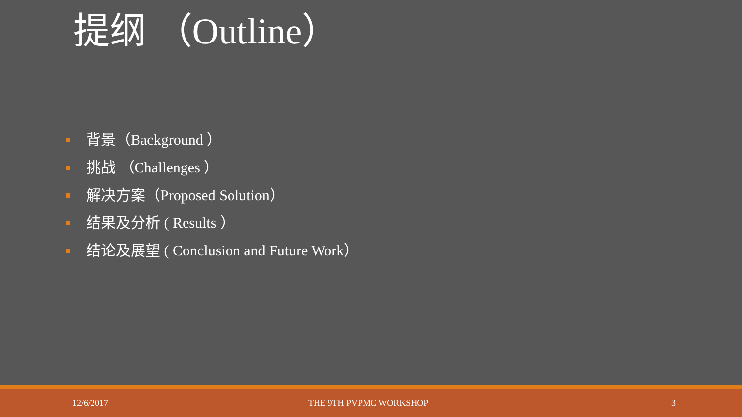提纲 （Outline）
背景（Background ）
挑战 （Challenges ）
解决方案（Proposed Solution）
结果及分析 ( Results ）
结论及展望 ( Conclusion and Future Work）
12/6/2017 THE 9TH PVPMC WORKSHOP 3